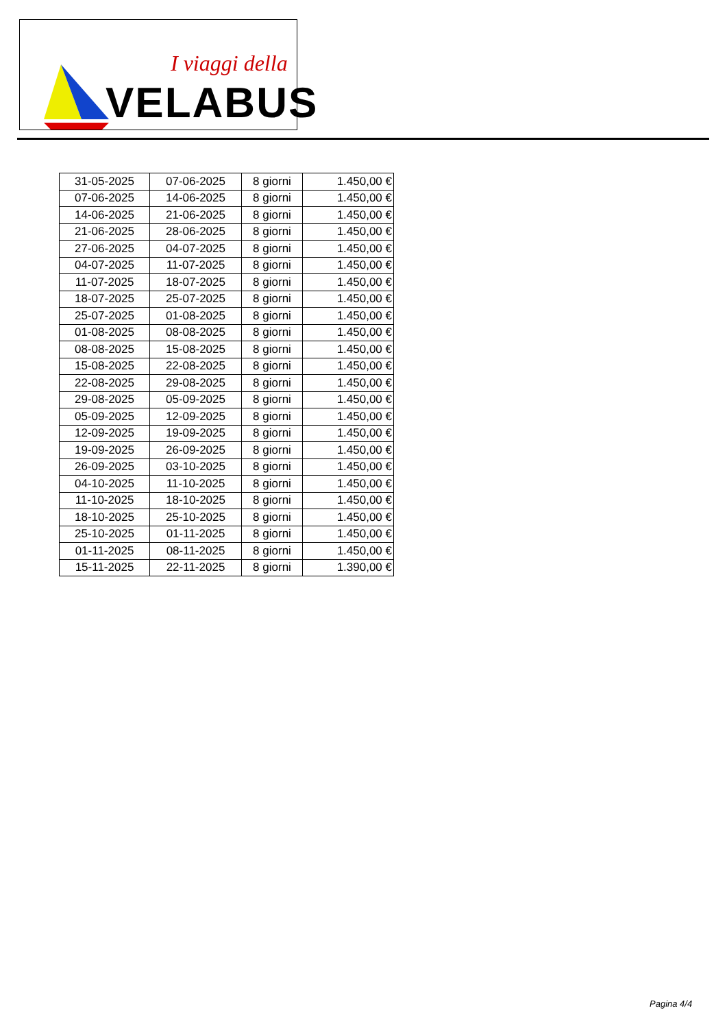I viaggi della
VELABUS
| 31-05-2025 | 07-06-2025 | 8 giorni | 1.450,00 € |
| 07-06-2025 | 14-06-2025 | 8 giorni | 1.450,00 € |
| 14-06-2025 | 21-06-2025 | 8 giorni | 1.450,00 € |
| 21-06-2025 | 28-06-2025 | 8 giorni | 1.450,00 € |
| 27-06-2025 | 04-07-2025 | 8 giorni | 1.450,00 € |
| 04-07-2025 | 11-07-2025 | 8 giorni | 1.450,00 € |
| 11-07-2025 | 18-07-2025 | 8 giorni | 1.450,00 € |
| 18-07-2025 | 25-07-2025 | 8 giorni | 1.450,00 € |
| 25-07-2025 | 01-08-2025 | 8 giorni | 1.450,00 € |
| 01-08-2025 | 08-08-2025 | 8 giorni | 1.450,00 € |
| 08-08-2025 | 15-08-2025 | 8 giorni | 1.450,00 € |
| 15-08-2025 | 22-08-2025 | 8 giorni | 1.450,00 € |
| 22-08-2025 | 29-08-2025 | 8 giorni | 1.450,00 € |
| 29-08-2025 | 05-09-2025 | 8 giorni | 1.450,00 € |
| 05-09-2025 | 12-09-2025 | 8 giorni | 1.450,00 € |
| 12-09-2025 | 19-09-2025 | 8 giorni | 1.450,00 € |
| 19-09-2025 | 26-09-2025 | 8 giorni | 1.450,00 € |
| 26-09-2025 | 03-10-2025 | 8 giorni | 1.450,00 € |
| 04-10-2025 | 11-10-2025 | 8 giorni | 1.450,00 € |
| 11-10-2025 | 18-10-2025 | 8 giorni | 1.450,00 € |
| 18-10-2025 | 25-10-2025 | 8 giorni | 1.450,00 € |
| 25-10-2025 | 01-11-2025 | 8 giorni | 1.450,00 € |
| 01-11-2025 | 08-11-2025 | 8 giorni | 1.450,00 € |
| 15-11-2025 | 22-11-2025 | 8 giorni | 1.390,00 € |
Pagina 4/4